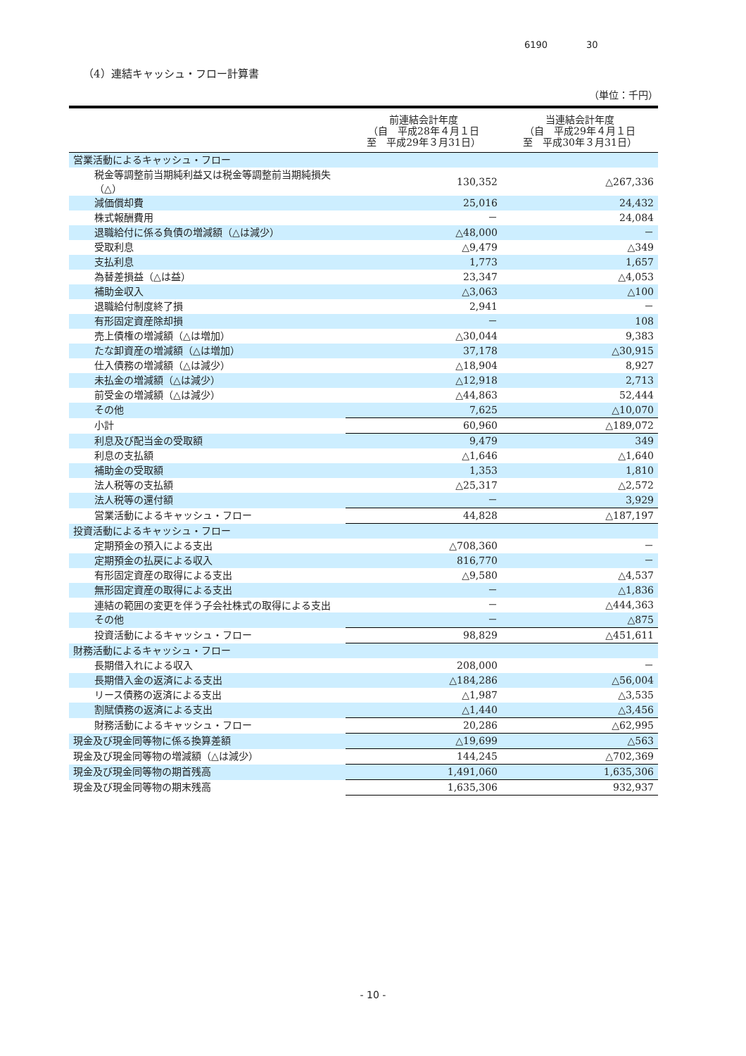6190 30
（4）連結キャッシュ・フロー計算書
（単位：千円）
| | 前連結会計年度 （自 平成28年４月１日 至 平成29年３月31日） | 当連結会計年度 （自 平成29年４月１日 至 平成30年３月31日） |
| --- | --- | --- |
| 営業活動によるキャッシュ・フロー | | |
| 税金等調整前当期純利益又は税金等調整前当期純損失（△） | 130,352 | △267,336 |
| 減価償却費 | 25,016 | 24,432 |
| 株式報酬費用 | － | 24,084 |
| 退職給付に係る負債の増減額（△は減少） | △48,000 | － |
| 受取利息 | △9,479 | △349 |
| 支払利息 | 1,773 | 1,657 |
| 為替差損益（△は益） | 23,347 | △4,053 |
| 補助金収入 | △3,063 | △100 |
| 退職給付制度終了損 | 2,941 | － |
| 有形固定資産除却損 | － | 108 |
| 売上債権の増減額（△は増加） | △30,044 | 9,383 |
| たな卸資産の増減額（△は増加） | 37,178 | △30,915 |
| 仕入債務の増減額（△は減少） | △18,904 | 8,927 |
| 未払金の増減額（△は減少） | △12,918 | 2,713 |
| 前受金の増減額（△は減少） | △44,863 | 52,444 |
| その他 | 7,625 | △10,070 |
| 小計 | 60,960 | △189,072 |
| 利息及び配当金の受取額 | 9,479 | 349 |
| 利息の支払額 | △1,646 | △1,640 |
| 補助金の受取額 | 1,353 | 1,810 |
| 法人税等の支払額 | △25,317 | △2,572 |
| 法人税等の還付額 | － | 3,929 |
| 営業活動によるキャッシュ・フロー | 44,828 | △187,197 |
| 投資活動によるキャッシュ・フロー | | |
| 定期預金の預入による支出 | △708,360 | － |
| 定期預金の払戻による収入 | 816,770 | － |
| 有形固定資産の取得による支出 | △9,580 | △4,537 |
| 無形固定資産の取得による支出 | － | △1,836 |
| 連結の範囲の変更を伴う子会社株式の取得による支出 | － | △444,363 |
| その他 | － | △875 |
| 投資活動によるキャッシュ・フロー | 98,829 | △451,611 |
| 財務活動によるキャッシュ・フロー | | |
| 長期借入れによる収入 | 208,000 | － |
| 長期借入金の返済による支出 | △184,286 | △56,004 |
| リース債務の返済による支出 | △1,987 | △3,535 |
| 割賦債務の返済による支出 | △1,440 | △3,456 |
| 財務活動によるキャッシュ・フロー | 20,286 | △62,995 |
| 現金及び現金同等物に係る換算差額 | △19,699 | △563 |
| 現金及び現金同等物の増減額（△は減少） | 144,245 | △702,369 |
| 現金及び現金同等物の期首残高 | 1,491,060 | 1,635,306 |
| 現金及び現金同等物の期末残高 | 1,635,306 | 932,937 |
- 10 -